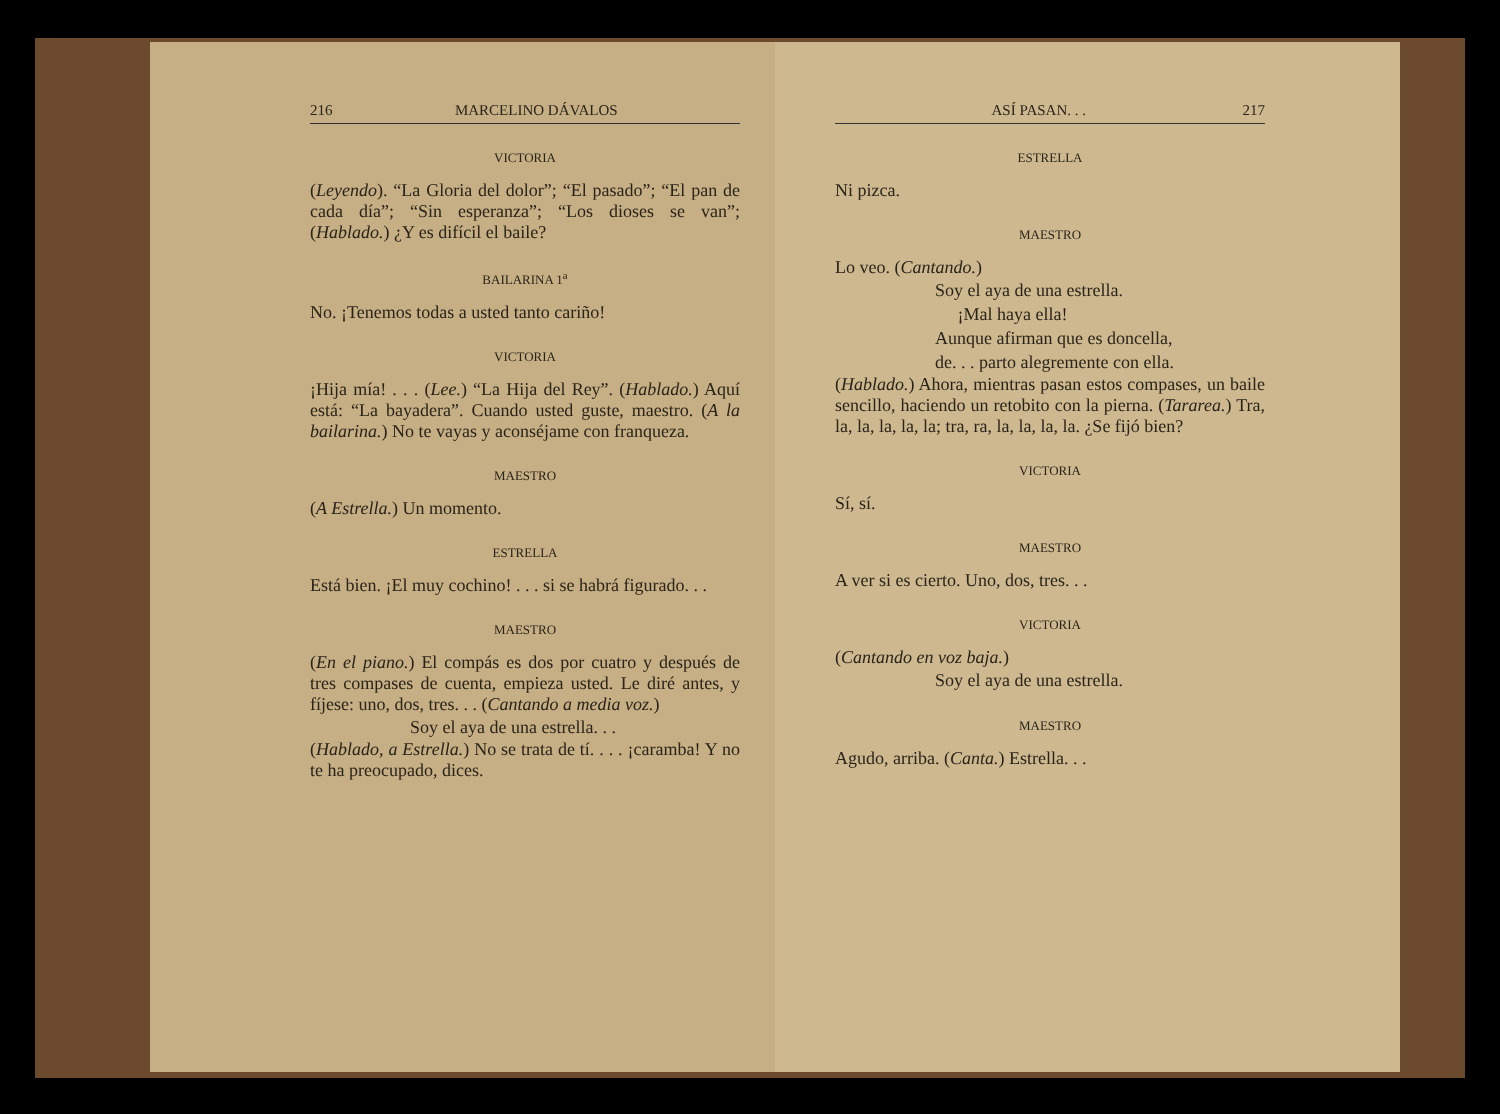216 MARCELINO DÁVALOS
VICTORIA
(Leyendo). “La Gloria del dolor”; “El pasado”; “El pan de cada día”; “Sin esperanza”; “Los dioses se van”; (Hablado.) ¿Y es difícil el baile?
BAILARINA 1<sup>a</sup>
No. ¡Tenemos todas a usted tanto cariño!
VICTORIA
¡Hija mía! . . . (Lee.) “La Hija del Rey”. (Hablado.) Aquí está: “La bayadera”. Cuando usted guste, maestro. (A la bailarina.) No te vayas y aconséjame con franqueza.
MAESTRO
(A Estrella.) Un momento.
ESTRELLA
Está bien. ¡El muy cochino! . . . si se habrá figurado. . .
MAESTRO
(En el piano.) El compás es dos por cuatro y después de tres compases de cuenta, empieza usted. Le diré antes, y fíjese: uno, dos, tres. . . (Cantando a media voz.)
Soy el aya de una estrella. . .
(Hablado, a Estrella.) No se trata de tí. . . . ¡caramba! Y no te ha preocupado, dices.
ASÍ PASAN. . . 217
ESTRELLA
Ni pizca.
MAESTRO
Lo veo. (Cantando.)
Soy el aya de una estrella.
¡Mal haya ella!
Aunque afirman que es doncella,
de. . . parto alegremente con ella.
(Hablado.) Ahora, mientras pasan estos compases, un baile sencillo, haciendo un retobito con la pierna. (Tararea.) Tra, la, la, la, la, la; tra, ra, la, la, la, la. ¿Se fijó bien?
VICTORIA
Sí, sí.
MAESTRO
A ver si es cierto. Uno, dos, tres. . .
VICTORIA
(Cantando en voz baja.)
Soy el aya de una estrella.
MAESTRO
Agudo, arriba. (Canta.) Estrella. . .